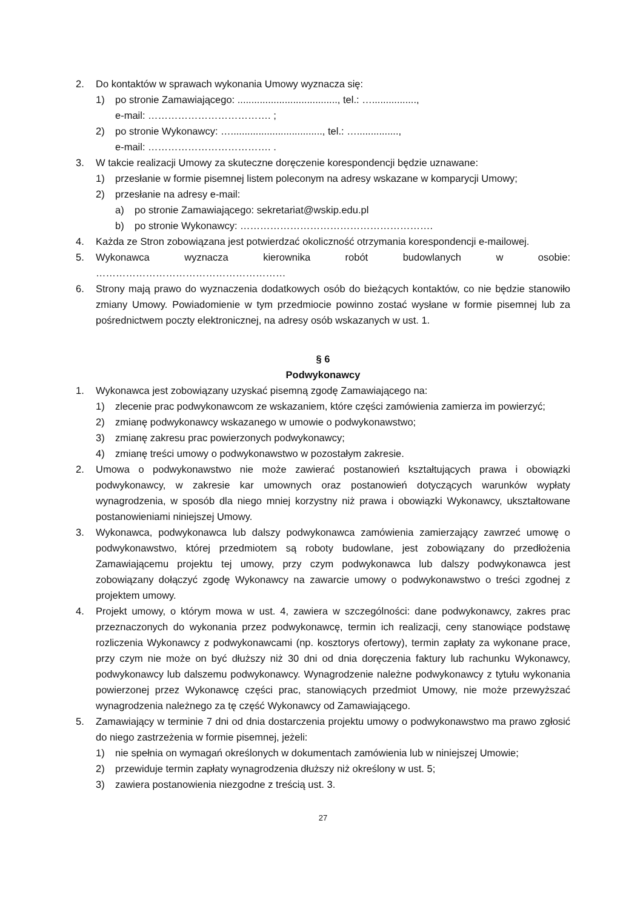2. Do kontaktów w sprawach wykonania Umowy wyznacza się:
1) po stronie Zamawiającego: ...................................., tel.: …................,
e-mail: ………………………………. ;
2) po stronie Wykonawcy: …................................., tel.: …...............,
e-mail: ………………………………. .
3. W takcie realizacji Umowy za skuteczne doręczenie korespondencji będzie uznawane:
1) przesłanie w formie pisemnej listem poleconym na adresy wskazane w komparycji Umowy;
2) przesłanie na adresy e-mail:
a) po stronie Zamawiającego: sekretariat@wskip.edu.pl
b) po stronie Wykonawcy: ………………………………………………….
4. Każda ze Stron zobowiązana jest potwierdzać okoliczność otrzymania korespondencji e-mailowej.
5. Wykonawca wyznacza kierownika robót budowlanych w osobie: …………………………………………………
6. Strony mają prawo do wyznaczenia dodatkowych osób do bieżących kontaktów, co nie będzie stanowiło zmiany Umowy. Powiadomienie w tym przedmiocie powinno zostać wysłane w formie pisemnej lub za pośrednictwem poczty elektronicznej, na adresy osób wskazanych w ust. 1.
§ 6
Podwykonawcy
1. Wykonawca jest zobowiązany uzyskać pisemną zgodę Zamawiającego na:
1) zlecenie prac podwykonawcom ze wskazaniem, które części zamówienia zamierza im powierzyć;
2) zmianę podwykonawcy wskazanego w umowie o podwykonawstwo;
3) zmianę zakresu prac powierzonych podwykonawcy;
4) zmianę treści umowy o podwykonawstwo w pozostałym zakresie.
2. Umowa o podwykonawstwo nie może zawierać postanowień kształtujących prawa i obowiązki podwykonawcy, w zakresie kar umownych oraz postanowień dotyczących warunków wypłaty wynagrodzenia, w sposób dla niego mniej korzystny niż prawa i obowiązki Wykonawcy, ukształtowane postanowieniami niniejszej Umowy.
3. Wykonawca, podwykonawca lub dalszy podwykonawca zamówienia zamierzający zawrzeć umowę o podwykonawstwo, której przedmiotem są roboty budowlane, jest zobowiązany do przedłożenia Zamawiającemu projektu tej umowy, przy czym podwykonawca lub dalszy podwykonawca jest zobowiązany dołączyć zgodę Wykonawcy na zawarcie umowy o podwykonawstwo o treści zgodnej z projektem umowy.
4. Projekt umowy, o którym mowa w ust. 4, zawiera w szczególności: dane podwykonawcy, zakres prac przeznaczonych do wykonania przez podwykonawcę, termin ich realizacji, ceny stanowiące podstawę rozliczenia Wykonawcy z podwykonawcami (np. kosztorys ofertowy), termin zapłaty za wykonane prace, przy czym nie może on być dłuższy niż 30 dni od dnia doręczenia faktury lub rachunku Wykonawcy, podwykonawcy lub dalszemu podwykonawcy. Wynagrodzenie należne podwykonawcy z tytułu wykonania powierzonej przez Wykonawcę części prac, stanowiących przedmiot Umowy, nie może przewyższać wynagrodzenia należnego za tę część Wykonawcy od Zamawiającego.
5. Zamawiający w terminie 7 dni od dnia dostarczenia projektu umowy o podwykonawstwo ma prawo zgłosić do niego zastrzeżenia w formie pisemnej, jeżeli:
1) nie spełnia on wymagań określonych w dokumentach zamówienia lub w niniejszej Umowie;
2) przewiduje termin zapłaty wynagrodzenia dłuższy niż określony w ust. 5;
3) zawiera postanowienia niezgodne z treścią ust. 3.
27